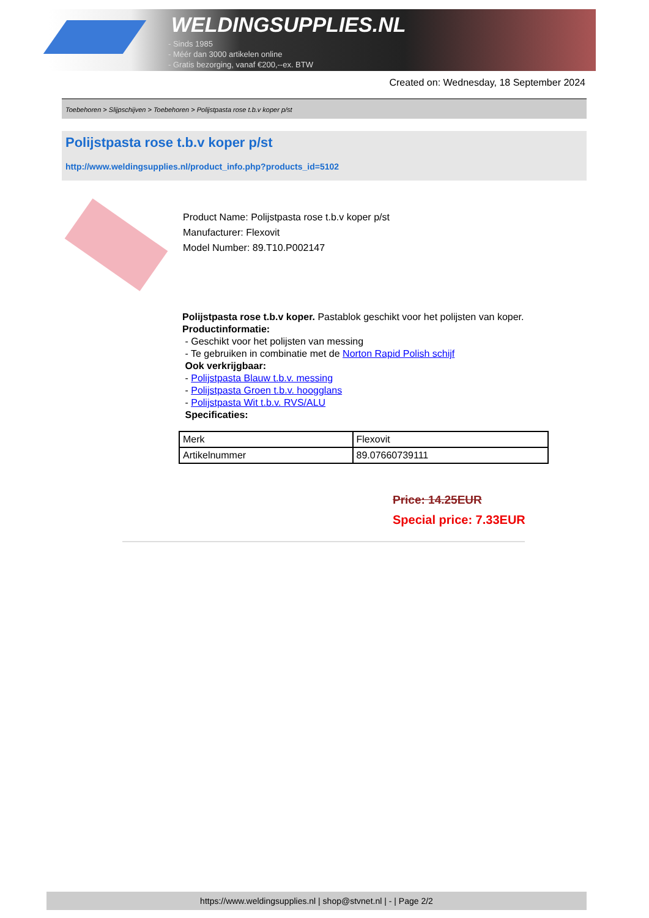WELDINGSUPPLIES.NL
- Sinds 1985
- Méér dan 3000 artikelen online
- Gratis bezorging, vanaf €200,--ex. BTW
Created on: Wednesday, 18 September 2024
Toebehoren > Slijpschijven > Toebehoren > Polijstpasta rose t.b.v koper p/st
Polijstpasta rose t.b.v koper p/st
http://www.weldingsupplies.nl/product_info.php?products_id=5102
Product Name: Polijstpasta rose t.b.v koper p/st
Manufacturer: Flexovit
Model Number: 89.T10.P002147
Polijstpasta rose t.b.v koper. Pastablok geschikt voor het polijsten van koper.
Productinformatie:
- Geschikt voor het polijsten van messing
- Te gebruiken in combinatie met de Norton Rapid Polish schijf
Ook verkrijgbaar:
- Polijstpasta Blauw t.b.v. messing
- Polijstpasta Groen t.b.v. hoogglans
- Polijstpasta Wit t.b.v. RVS/ALU
Specificaties:
| Merk | Flexovit |
| Artikelnummer | 89.07660739111 |
Price: 14.25EUR
Special price: 7.33EUR
https://www.weldingsupplies.nl | shop@stvnet.nl | - | Page 2/2